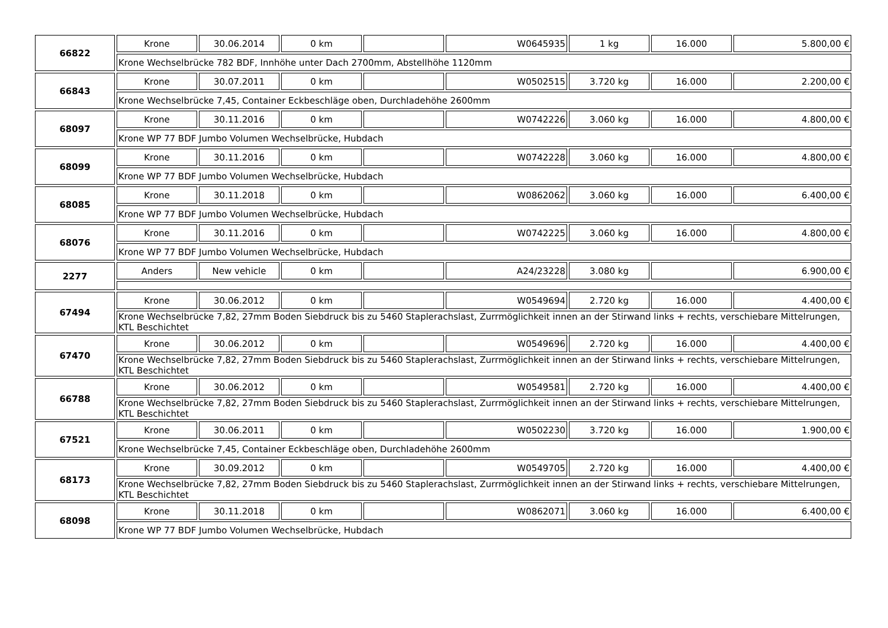| 66822 | Krone | 30.06.2014 | 0 km | | W0645935 | 1 kg | 16.000 | 5.800,00 € |
| | Krone Wechselbrücke 782 BDF, Innhöhe unter Dach 2700mm, Abstellhöhe 1120mm | | | | | | | |
| 66843 | Krone | 30.07.2011 | 0 km | | W0502515 | 3.720 kg | 16.000 | 2.200,00 € |
| | Krone Wechselbrücke 7,45, Container Eckbeschläge oben, Durchladehöhe 2600mm | | | | | | | |
| 68097 | Krone | 30.11.2016 | 0 km | | W0742226 | 3.060 kg | 16.000 | 4.800,00 € |
| | Krone WP 77 BDF Jumbo Volumen Wechselbrücke, Hubdach | | | | | | | |
| 68099 | Krone | 30.11.2016 | 0 km | | W0742228 | 3.060 kg | 16.000 | 4.800,00 € |
| | Krone WP 77 BDF Jumbo Volumen Wechselbrücke, Hubdach | | | | | | | |
| 68085 | Krone | 30.11.2018 | 0 km | | W0862062 | 3.060 kg | 16.000 | 6.400,00 € |
| | Krone WP 77 BDF Jumbo Volumen Wechselbrücke, Hubdach | | | | | | | |
| 68076 | Krone | 30.11.2016 | 0 km | | W0742225 | 3.060 kg | 16.000 | 4.800,00 € |
| | Krone WP 77 BDF Jumbo Volumen Wechselbrücke, Hubdach | | | | | | | |
| 2277 | Anders | New vehicle | 0 km | | A24/23228 | 3.080 kg | | 6.900,00 € |
| 67494 | Krone | 30.06.2012 | 0 km | | W0549694 | 2.720 kg | 16.000 | 4.400,00 € |
| | Krone Wechselbrücke 7,82, 27mm Boden Siebdruck bis zu 5460 Staplerachslast, Zurrmöglichkeit innen an der Stirwand links + rechts, verschiebare Mittelrungen, KTL Beschichtet | | | | | | | |
| 67470 | Krone | 30.06.2012 | 0 km | | W0549696 | 2.720 kg | 16.000 | 4.400,00 € |
| | Krone Wechselbrücke 7,82, 27mm Boden Siebdruck bis zu 5460 Staplerachslast, Zurrmöglichkeit innen an der Stirwand links + rechts, verschiebare Mittelrungen, KTL Beschichtet | | | | | | | |
| 66788 | Krone | 30.06.2012 | 0 km | | W0549581 | 2.720 kg | 16.000 | 4.400,00 € |
| | Krone Wechselbrücke 7,82, 27mm Boden Siebdruck bis zu 5460 Staplerachslast, Zurrmöglichkeit innen an der Stirwand links + rechts, verschiebare Mittelrungen, KTL Beschichtet | | | | | | | |
| 67521 | Krone | 30.06.2011 | 0 km | | W0502230 | 3.720 kg | 16.000 | 1.900,00 € |
| | Krone Wechselbrücke 7,45, Container Eckbeschläge oben, Durchladehöhe 2600mm | | | | | | | |
| 68173 | Krone | 30.09.2012 | 0 km | | W0549705 | 2.720 kg | 16.000 | 4.400,00 € |
| | Krone Wechselbrücke 7,82, 27mm Boden Siebdruck bis zu 5460 Staplerachslast, Zurrmöglichkeit innen an der Stirwand links + rechts, verschiebare Mittelrungen, KTL Beschichtet | | | | | | | |
| 68098 | Krone | 30.11.2018 | 0 km | | W0862071 | 3.060 kg | 16.000 | 6.400,00 € |
| | Krone WP 77 BDF Jumbo Volumen Wechselbrücke, Hubdach | | | | | | | |